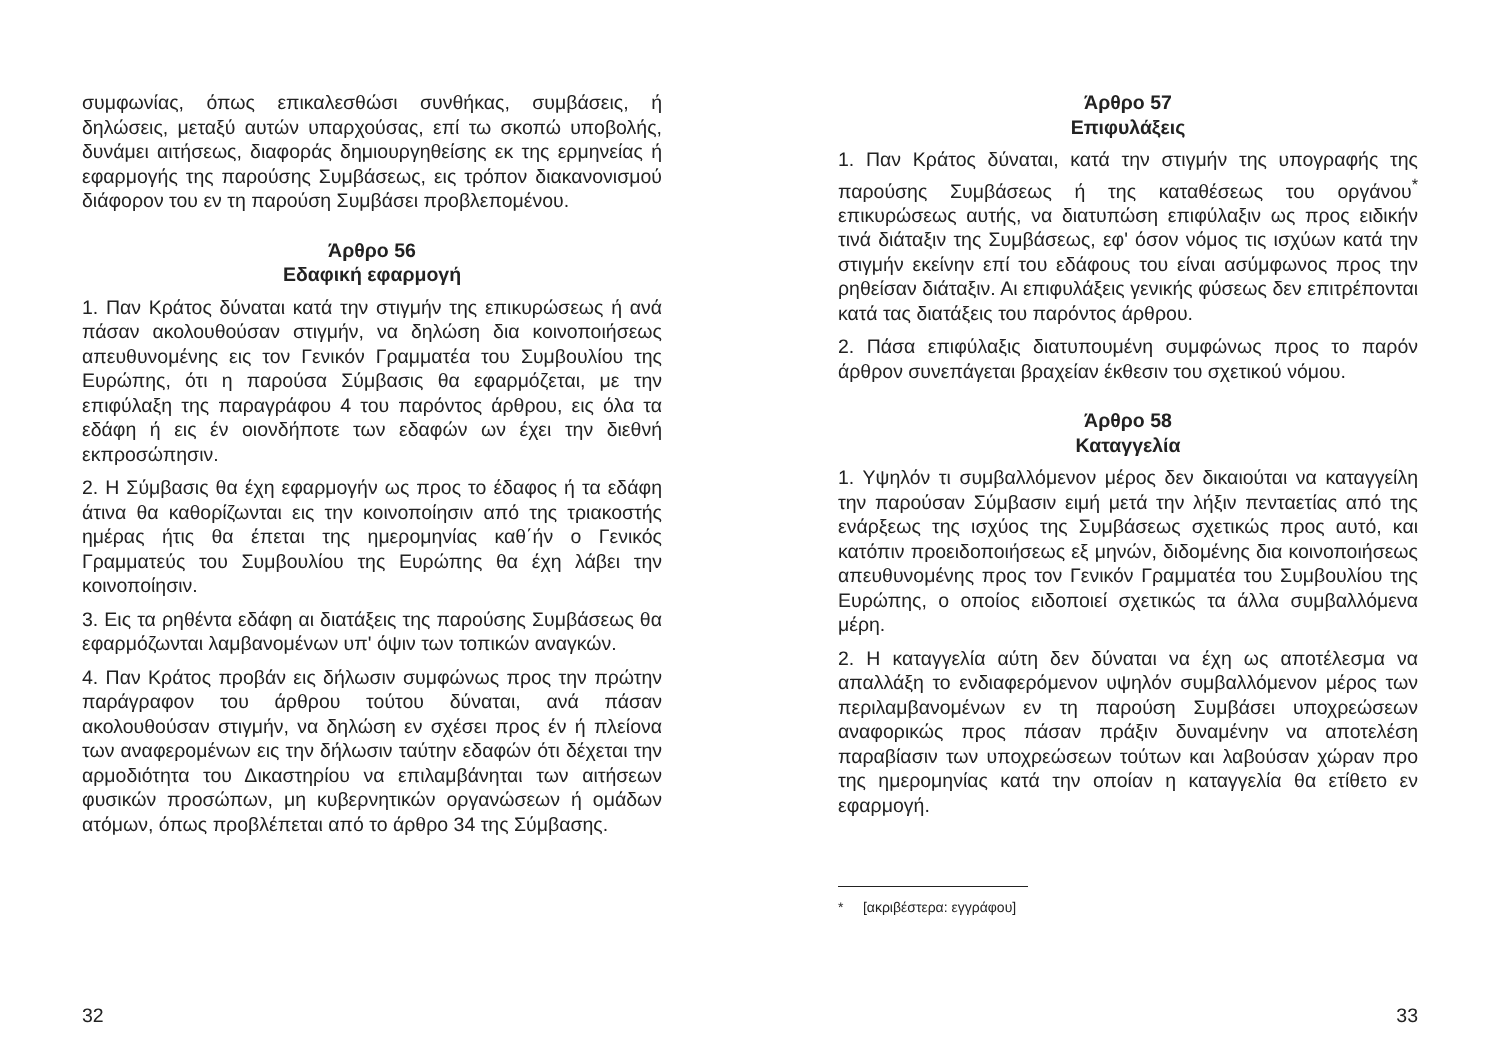συμφωνίας, όπως επικαλεσθώσι συνθήκας, συμβάσεις, ή δηλώσεις, μεταξύ αυτών υπαρχούσας, επί τω σκοπώ υποβολής, δυνάμει αιτήσεως, διαφοράς δημιουργηθείσης εκ της ερμηνείας ή εφαρμογής της παρούσης Συμβάσεως, εις τρόπον διακανονισμού διάφορον του εν τη παρούση Συμβάσει προβλεπομένου.
Άρθρο 56
Εδαφική εφαρμογή
1. Παν Κράτος δύναται κατά την στιγμήν της επικυρώσεως ή ανά πάσαν ακολουθούσαν στιγμήν, να δηλώση δια κοινοποιήσεως απευθυνομένης εις τον Γενικόν Γραμματέα του Συμβουλίου της Ευρώπης, ότι η παρούσα Σύμβασις θα εφαρμόζεται, με την επιφύλαξη της παραγράφου 4 του παρόντος άρθρου, εις όλα τα εδάφη ή εις έν οιονδήποτε των εδαφών ων έχει την διεθνή εκπροσώπησιν.
2. Η Σύμβασις θα έχη εφαρμογήν ως προς το έδαφος ή τα εδάφη άτινα θα καθορίζωνται εις την κοινοποίησιν από της τριακοστής ημέρας ήτις θα έπεται της ημερομηνίας καθ΄ήν ο Γενικός Γραμματεύς του Συμβουλίου της Ευρώπης θα έχη λάβει την κοινοποίησιν.
3. Εις τα ρηθέντα εδάφη αι διατάξεις της παρούσης Συμβάσεως θα εφαρμόζωνται λαμβανομένων υπ' όψιν των τοπικών αναγκών.
4. Παν Κράτος προβάν εις δήλωσιν συμφώνως προς την πρώτην παράγραφον του άρθρου τούτου δύναται, ανά πάσαν ακολουθούσαν στιγμήν, να δηλώση εν σχέσει προς έν ή πλείονα των αναφερομένων εις την δήλωσιν ταύτην εδαφών ότι δέχεται την αρμοδιότητα του Δικαστηρίου να επιλαμβάνηται των αιτήσεων φυσικών προσώπων, μη κυβερνητικών οργανώσεων ή ομάδων ατόμων, όπως προβλέπεται από το άρθρο 34 της Σύμβασης.
32
Άρθρο 57
Επιφυλάξεις
1. Παν Κράτος δύναται, κατά την στιγμήν της υπογραφής της παρούσης Συμβάσεως ή της καταθέσεως του οργάνου<sup>*</sup> επικυρώσεως αυτής, να διατυπώση επιφύλαξιν ως προς ειδικήν τινά διάταξιν της Συμβάσεως, εφ' όσον νόμος τις ισχύων κατά την στιγμήν εκείνην επί του εδάφους του είναι ασύμφωνος προς την ρηθείσαν διάταξιν. Αι επιφυλάξεις γενικής φύσεως δεν επιτρέπονται κατά τας διατάξεις του παρόντος άρθρου.
2. Πάσα επιφύλαξις διατυπουμένη συμφώνως προς το παρόν άρθρον συνεπάγεται βραχείαν έκθεσιν του σχετικού νόμου.
Άρθρο 58
Καταγγελία
1. Υψηλόν τι συμβαλλόμενον μέρος δεν δικαιούται να καταγγείλη την παρούσαν Σύμβασιν ειμή μετά την λήξιν πενταετίας από της ενάρξεως της ισχύος της Συμβάσεως σχετικώς προς αυτό, και κατόπιν προειδοποιήσεως εξ μηνών, διδομένης δια κοινοποιήσεως απευθυνομένης προς τον Γενικόν Γραμματέα του Συμβουλίου της Ευρώπης, ο οποίος ειδοποιεί σχετικώς τα άλλα συμβαλλόμενα μέρη.
2. Η καταγγελία αύτη δεν δύναται να έχη ως αποτέλεσμα να απαλλάξη το ενδιαφερόμενον υψηλόν συμβαλλόμενον μέρος των περιλαμβανομένων εν τη παρούση Συμβάσει υποχρεώσεων αναφορικώς προς πάσαν πράξιν δυναμένην να αποτελέση παραβίασιν των υποχρεώσεων τούτων και λαβούσαν χώραν προ της ημερομηνίας κατά την οποίαν η καταγγελία θα ετίθετο εν εφαρμογή.
* [ακριβέστερα: εγγράφου]
33